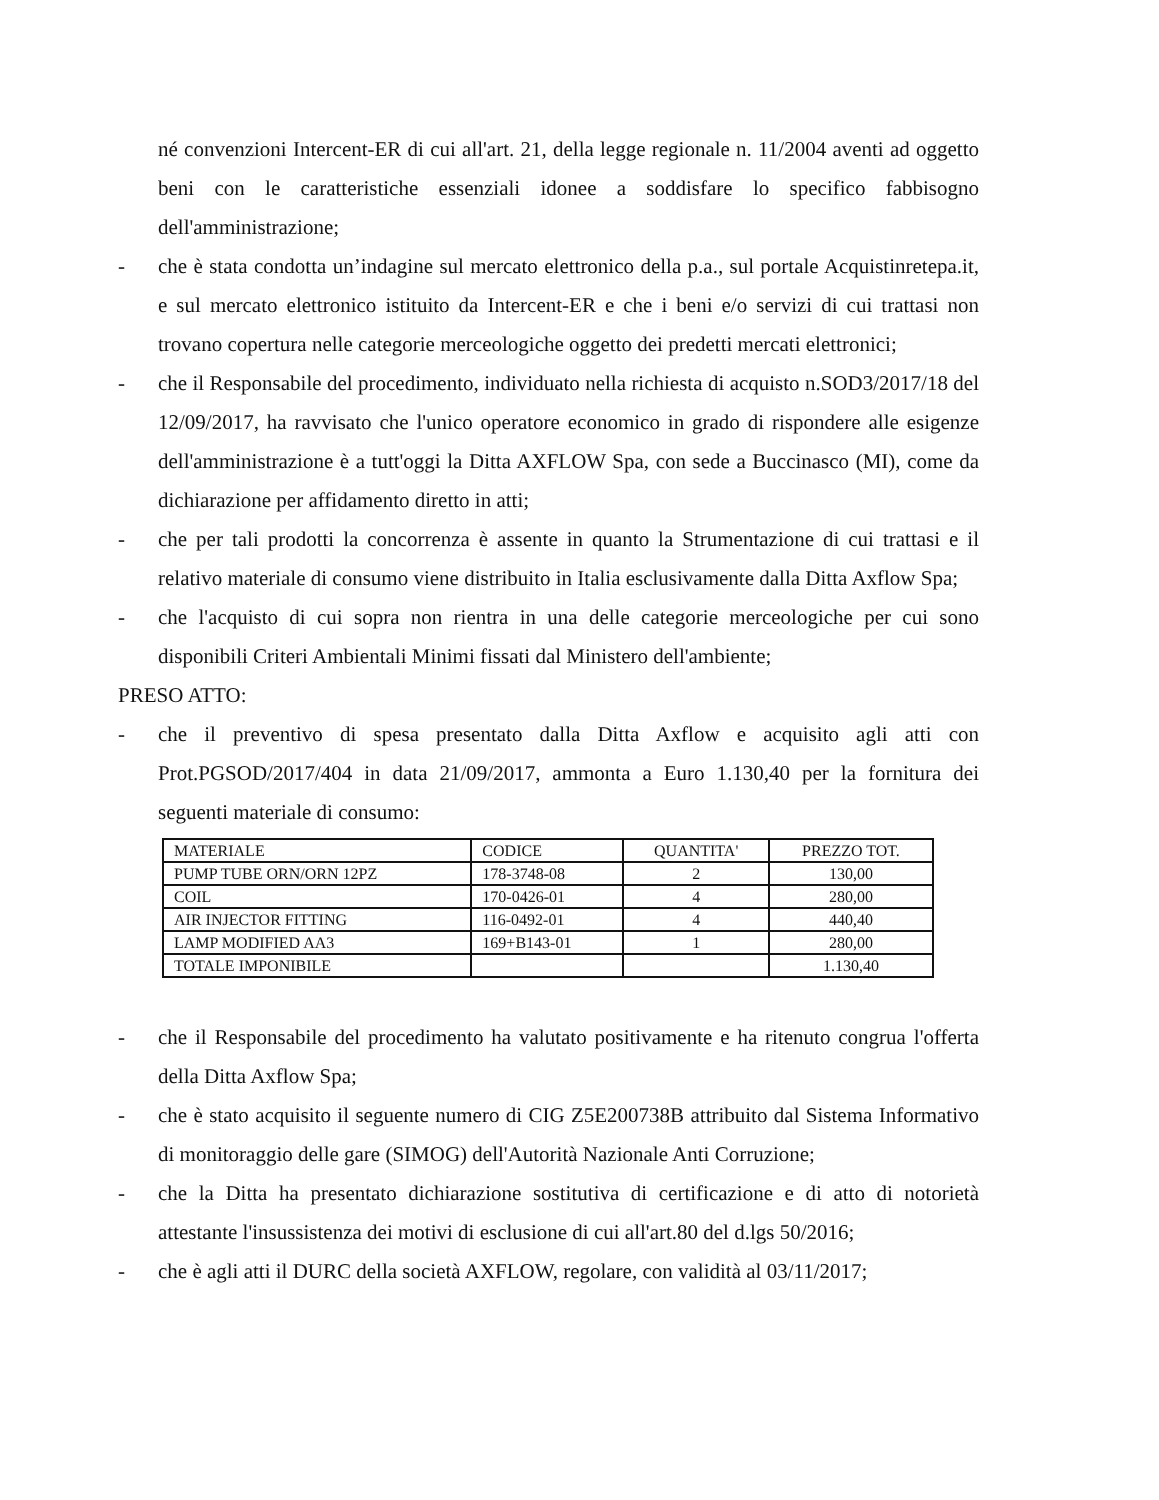né convenzioni Intercent-ER di cui all'art. 21, della legge regionale n. 11/2004 aventi ad oggetto beni con le caratteristiche essenziali idonee a soddisfare lo specifico fabbisogno dell'amministrazione;
- che è stata condotta un’indagine sul mercato elettronico della p.a., sul portale Acquistinretepa.it, e sul mercato elettronico istituito da Intercent-ER e che i beni e/o servizi di cui trattasi non trovano copertura nelle categorie merceologiche oggetto dei predetti mercati elettronici;
- che il Responsabile del procedimento, individuato nella richiesta di acquisto n.SOD3/2017/18 del 12/09/2017, ha ravvisato che l'unico operatore economico in grado di rispondere alle esigenze dell'amministrazione è a tutt'oggi la Ditta AXFLOW Spa, con sede a Buccinasco (MI), come da dichiarazione per affidamento diretto in atti;
- che per tali prodotti la concorrenza è assente in quanto la Strumentazione di cui trattasi e il relativo materiale di consumo viene distribuito in Italia esclusivamente dalla Ditta Axflow Spa;
- che l'acquisto di cui sopra non rientra in una delle categorie merceologiche per cui sono disponibili Criteri Ambientali Minimi fissati dal Ministero dell'ambiente;
PRESO ATTO:
- che il preventivo di spesa presentato dalla Ditta Axflow e acquisito agli atti con Prot.PGSOD/2017/404 in data 21/09/2017, ammonta a Euro 1.130,40 per la fornitura dei seguenti materiale di consumo:
| MATERIALE | CODICE | QUANTITA' | PREZZO TOT. |
| PUMP TUBE ORN/ORN 12PZ | 178-3748-08 | 2 | 130,00 |
| COIL | 170-0426-01 | 4 | 280,00 |
| AIR INJECTOR FITTING | 116-0492-01 | 4 | 440,40 |
| LAMP MODIFIED AA3 | 169+B143-01 | 1 | 280,00 |
| TOTALE IMPONIBILE | | | 1.130,40 |
- che il Responsabile del procedimento ha valutato positivamente e ha ritenuto congrua l'offerta della Ditta Axflow Spa;
- che è stato acquisito il seguente numero di CIG Z5E200738B attribuito dal Sistema Informativo di monitoraggio delle gare (SIMOG) dell'Autorità Nazionale Anti Corruzione;
- che la Ditta ha presentato dichiarazione sostitutiva di certificazione e di atto di notorietà attestante l'insussistenza dei motivi di esclusione di cui all'art.80 del d.lgs 50/2016;
- che è agli atti il DURC della società AXFLOW, regolare, con validità al 03/11/2017;